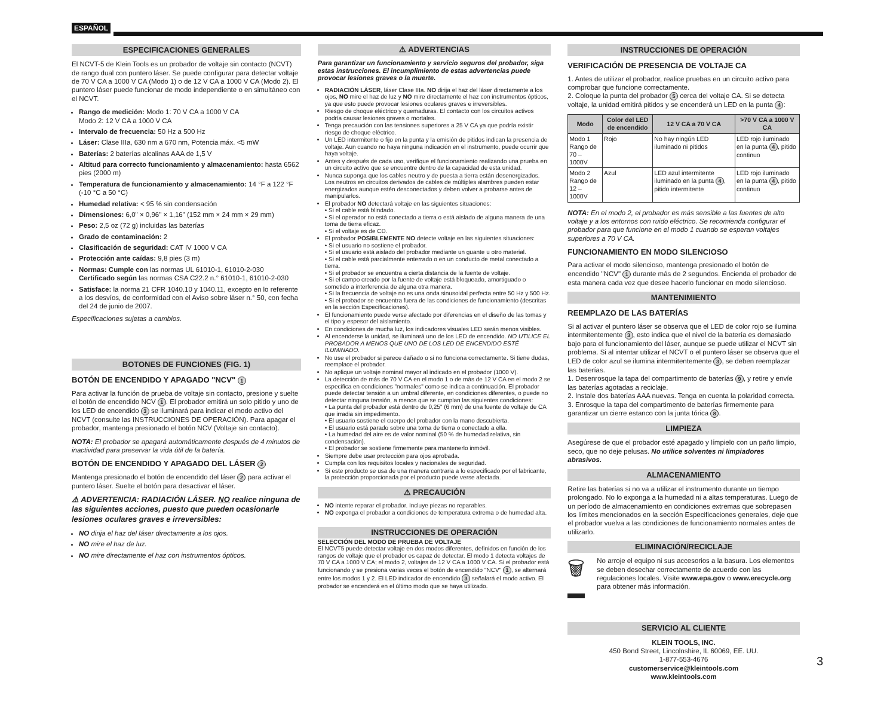ESPAÑOL
ESPECIFICACIONES GENERALES
El NCVT-5 de Klein Tools es un probador de voltaje sin contacto (NCVT) de rango dual con puntero láser. Se puede configurar para detectar voltaje de 70 V CA a 1000 V CA (Modo 1) o de 12 V CA a 1000 V CA (Modo 2). El puntero láser puede funcionar de modo independiente o en simultáneo con el NCVT.
Rango de medición: Modo 1: 70 V CA a 1000 V CA
Modo 2: 12 V CA a 1000 V CA
Intervalo de frecuencia: 50 Hz a 500 Hz
Láser: Clase IIIa, 630 nm a 670 nm, Potencia máx. <5 mW
Baterías: 2 baterías alcalinas AAA de 1,5 V
Altitud para correcto funcionamiento y almacenamiento: hasta 6562 pies (2000 m)
Temperatura de funcionamiento y almacenamiento: 14 °F a 122 °F (-10 °C a 50 °C)
Humedad relativa: < 95 % sin condensación
Dimensiones: 6,0" × 0,96" × 1,16" (152 mm × 24 mm × 29 mm)
Peso: 2,5 oz (72 g) incluidas las baterías
Grado de contaminación: 2
Clasificación de seguridad: CAT IV 1000 V CA
Protección ante caídas: 9,8 pies (3 m)
Normas: Cumple con las normas UL 61010-1, 61010-2-030
Certificado según las normas CSA C22.2 n.° 61010-1, 61010-2-030
Satisface: la norma 21 CFR 1040.10 y 1040.11, excepto en lo referente a los desvíos, de conformidad con el Aviso sobre láser n.° 50, con fecha del 24 de junio de 2007.
Especificaciones sujetas a cambios.
BOTONES DE FUNCIONES (FIG. 1)
BOTÓN DE ENCENDIDO Y APAGADO "NCV" 1
Para activar la función de prueba de voltaje sin contacto, presione y suelte el botón de encendido NCV 1. El probador emitirá un solo pitido y uno de los LED de encendido 3 se iluminará para indicar el modo activo del NCVT (consulte las INSTRUCCIONES DE OPERACIÓN). Para apagar el probador, mantenga presionado el botón NCV (Voltaje sin contacto).
NOTA: El probador se apagará automáticamente después de 4 minutos de inactividad para preservar la vida útil de la batería.
BOTÓN DE ENCENDIDO Y APAGADO DEL LÁSER 2
Mantenga presionado el botón de encendido del láser 2 para activar el puntero láser. Suelte el botón para desactivar el láser.
⚠ ADVERTENCIA: RADIACIÓN LÁSER. NO realice ninguna de las siguientes acciones, puesto que pueden ocasionarle lesiones oculares graves e irreversibles:
NO dirija el haz del láser directamente a los ojos.
NO mire el haz de luz.
NO mire directamente el haz con instrumentos ópticos.
⚠ ADVERTENCIAS
Para garantizar un funcionamiento y servicio seguros del probador, siga estas instrucciones. El incumplimiento de estas advertencias puede provocar lesiones graves o la muerte.
RADIACIÓN LÁSER, láser Clase IIIa. NO dirija el haz del láser directamente a los ojos, NO mire el haz de luz y NO mire directamente el haz con instrumentos ópticos, ya que esto puede provocar lesiones oculares graves e irreversibles.
Riesgo de choque eléctrico y quemaduras. El contacto con los circuitos activos podría causar lesiones graves o mortales.
Tenga precaución con las tensiones superiores a 25 V CA ya que podría existir riesgo de choque eléctrico.
Un LED intermitente o fijo en la punta y la emisión de pitidos indican la presencia de voltaje. Aun cuando no haya ninguna indicación en el instrumento, puede ocurrir que haya voltaje.
Antes y después de cada uso, verifique el funcionamiento realizando una prueba en un circuito activo que se encuentre dentro de la capacidad de esta unidad.
Nunca suponga que los cables neutro y de puesta a tierra están desenergizados. Los neutros en circuitos derivados de cables de múltiples alambres pueden estar energizados aunque estén desconectados y deben volver a probarse antes de manipularlos.
El probador NO detectará voltaje en las siguientes situaciones:
• Si el cable está blindado.
• Si el operador no está conectado a tierra o está aislado de alguna manera de una toma de tierra eficaz.
• Si el voltaje es de CD.
El probador POSIBLEMENTE NO detecte voltaje en las siguientes situaciones:
• Si el usuario no sostiene el probador.
• Si el usuario está aislado del probador mediante un guante u otro material.
• Si el cable está parcialmente enterrado o en un conducto de metal conectado a tierra.
• Si el probador se encuentra a cierta distancia de la fuente de voltaje.
• Si el campo creado por la fuente de voltaje está bloqueado, amortiguado o sometido a interferencia de alguna otra manera.
• Si la frecuencia de voltaje no es una onda sinusoidal perfecta entre 50 Hz y 500 Hz.
• Si el probador se encuentra fuera de las condiciones de funcionamiento (descritas en la sección Especificaciones).
El funcionamiento puede verse afectado por diferencias en el diseño de las tomas y el tipo y espesor del aislamiento.
En condiciones de mucha luz, los indicadores visuales LED serán menos visibles.
Al encenderse la unidad, se iluminará uno de los LED de encendido. NO UTILICE EL PROBADOR A MENOS QUE UNO DE LOS LED DE ENCENDIDO ESTÉ ILUMINADO.
No use el probador si parece dañado o si no funciona correctamente. Si tiene dudas, reemplace el probador.
No aplique un voltaje nominal mayor al indicado en el probador (1000 V).
La detección de más de 70 V CA en el modo 1 o de más de 12 V CA en el modo 2 se especifica en condiciones "normales" como se indica a continuación. El probador puede detectar tensión a un umbral diferente, en condiciones diferentes, o puede no detectar ninguna tensión, a menos que se cumplan las siguientes condiciones:
• La punta del probador está dentro de 0,25" (6 mm) de una fuente de voltaje de CA que irradia sin impedimento.
• El usuario sostiene el cuerpo del probador con la mano descubierta.
• El usuario está parado sobre una toma de tierra o conectado a ella.
• La humedad del aire es de valor nominal (50 % de humedad relativa, sin condensación).
• El probador se sostiene firmemente para mantenerlo inmóvil.
Siempre debe usar protección para ojos aprobada.
Cumpla con los requisitos locales y nacionales de seguridad.
Si este producto se usa de una manera contraria a lo especificado por el fabricante, la protección proporcionada por el producto puede verse afectada.
⚠ PRECAUCIÓN
NO intente reparar el probador. Incluye piezas no reparables.
NO exponga el probador a condiciones de temperatura extrema o de humedad alta.
INSTRUCCIONES DE OPERACIÓN
SELECCIÓN DEL MODO DE PRUEBA DE VOLTAJE
El NCVT5 puede detectar voltaje en dos modos diferentes, definidos en función de los rangos de voltaje que el probador es capaz de detectar. El modo 1 detecta voltajes de 70 V CA a 1000 V CA; el modo 2, voltajes de 12 V CA a 1000 V CA. Si el probador está funcionando y se presiona varias veces el botón de encendido "NCV" 1, se alternará entre los modos 1 y 2. El LED indicador de encendido 3 señalará el modo activo. El probador se encenderá en el último modo que se haya utilizado.
INSTRUCCIONES DE OPERACIÓN
VERIFICACIÓN DE PRESENCIA DE VOLTAJE CA
1. Antes de utilizar el probador, realice pruebas en un circuito activo para comprobar que funcione correctamente.
2. Coloque la punta del probador 5 cerca del voltaje CA. Si se detecta voltaje, la unidad emitirá pitidos y se encenderá un LED en la punta 4:
| Modo | Color del LED de encendido | 12 V CA a 70 V CA | >70 V CA a 1000 V CA |
| --- | --- | --- | --- |
| Modo 1 Rango de 70 – 1000V | Rojo | No hay ningún LED iluminado ni pitidos | LED rojo iluminado en la punta 4 , pitido continuo |
| Modo 2 Rango de 12 – 1000V | Azul | LED azul intermitente iluminado en la punta 4 , pitido intermitente | LED rojo iluminado en la punta 4 , pitido continuo |
NOTA: En el modo 2, el probador es más sensible a las fuentes de alto voltaje y a los entornos con ruido eléctrico. Se recomienda configurar el probador para que funcione en el modo 1 cuando se esperan voltajes superiores a 70 V CA.
FUNCIONAMIENTO EN MODO SILENCIOSO
Para activar el modo silencioso, mantenga presionado el botón de encendido "NCV" 1 durante más de 2 segundos. Encienda el probador de esta manera cada vez que desee hacerlo funcionar en modo silencioso.
MANTENIMIENTO
REEMPLAZO DE LAS BATERÍAS
Si al activar el puntero láser se observa que el LED de color rojo se ilumina intermitentemente 3, esto indica que el nivel de la batería es demasiado bajo para el funcionamiento del láser, aunque se puede utilizar el NCVT sin problema. Si al intentar utilizar el NCVT o el puntero láser se observa que el LED de color azul se ilumina intermitentemente 3, se deben reemplazar las baterías.
1. Desenrosque la tapa del compartimento de baterías 9, y retire y envíe las baterías agotadas a reciclaje.
2. Instale dos baterías AAA nuevas. Tenga en cuenta la polaridad correcta.
3. Enrosque la tapa del compartimento de baterías firmemente para garantizar un cierre estanco con la junta tórica 8.
LIMPIEZA
Asegúrese de que el probador esté apagado y límpielo con un paño limpio, seco, que no deje pelusas. No utilice solventes ni limpiadores abrasivos.
ALMACENAMIENTO
Retire las baterías si no va a utilizar el instrumento durante un tiempo prolongado. No lo exponga a la humedad ni a altas temperaturas. Luego de un período de almacenamiento en condiciones extremas que sobrepasen los límites mencionados en la sección Especificaciones generales, deje que el probador vuelva a las condiciones de funcionamiento normales antes de utilizarlo.
ELIMINACIÓN/RECICLAJE
🗑
No arroje el equipo ni sus accesorios a la basura. Los elementos se deben desechar correctamente de acuerdo con las regulaciones locales. Visite www.epa.gov o www.erecycle.org para obtener más información.
SERVICIO AL CLIENTE
KLEIN TOOLS, INC.
450 Bond Street, Lincolnshire, IL 60069, EE. UU.
1-877-553-4676
customerservice@kleintools.com
www.kleintools.com
3